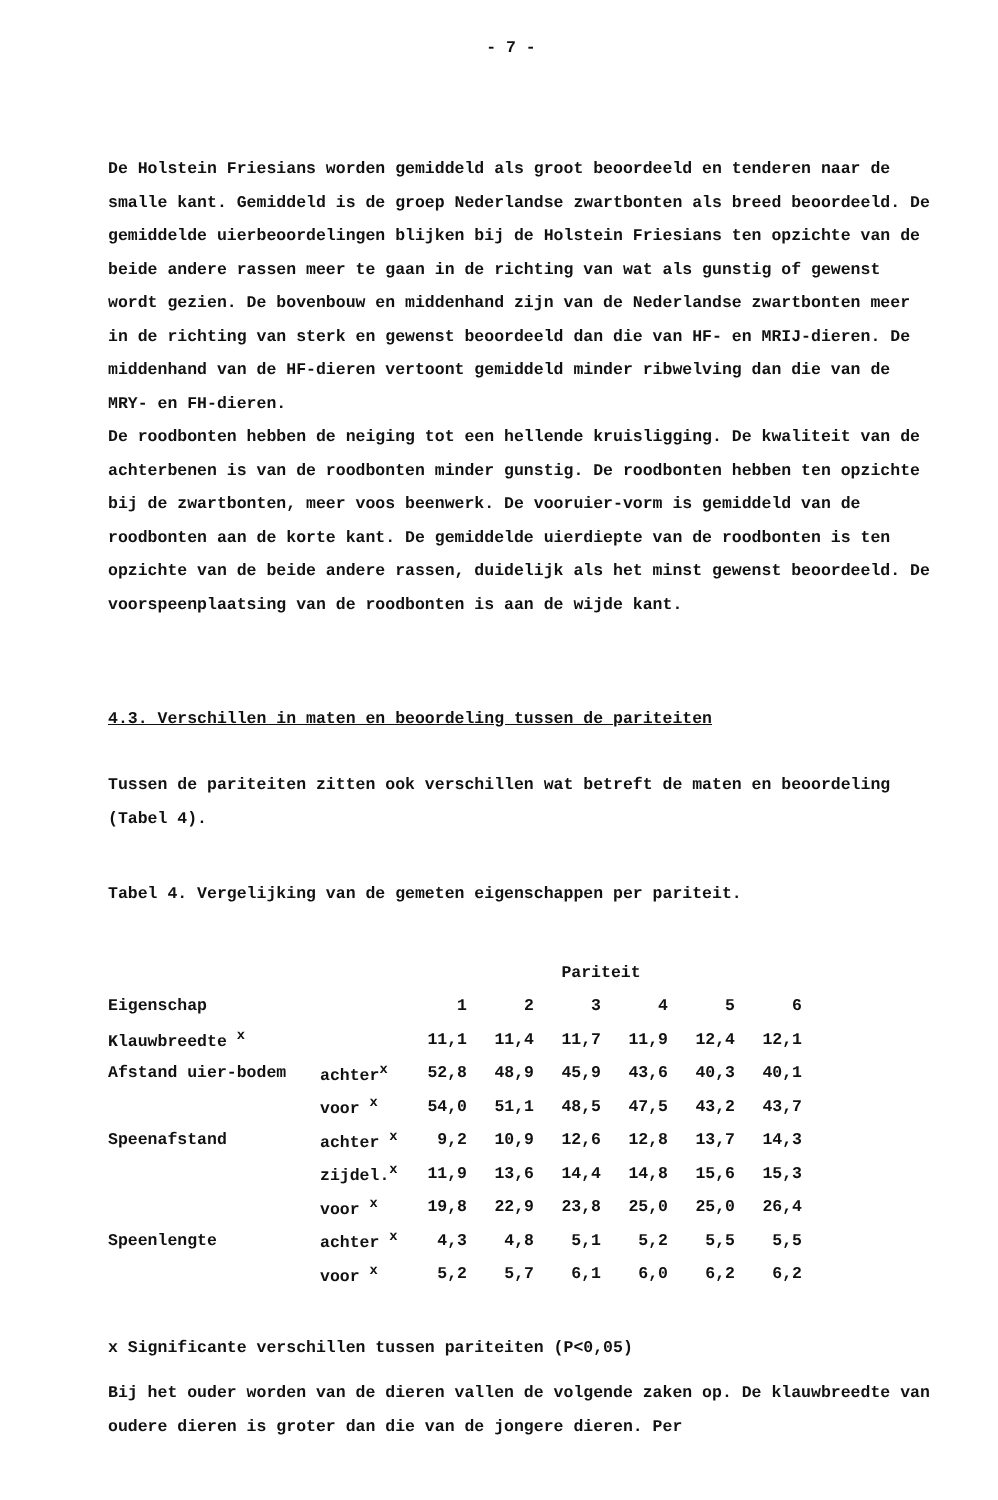- 7 -
De Holstein Friesians worden gemiddeld als groot beoordeeld en tenderen naar de smalle kant. Gemiddeld is de groep Nederlandse zwartbonten als breed beoordeeld. De gemiddelde uierbeoordelingen blijken bij de Holstein Friesians ten opzichte van de beide andere rassen meer te gaan in de richting van wat als gunstig of gewenst wordt gezien. De bovenbouw en middenhand zijn van de Nederlandse zwartbonten meer in de richting van sterk en gewenst beoordeeld dan die van HF- en MRIJ-dieren. De middenhand van de HF-dieren vertoont gemiddeld minder ribwelving dan die van de MRY- en FH-dieren.
De roodbonten hebben de neiging tot een hellende kruisligging. De kwaliteit van de achterbenen is van de roodbonten minder gunstig. De roodbonten hebben ten opzichte bij de zwartbonten, meer voos beenwerk. De vooruier-vorm is gemiddeld van de roodbonten aan de korte kant. De gemiddelde uierdiepte van de roodbonten is ten opzichte van de beide andere rassen, duidelijk als het minst gewenst beoordeeld. De voorspeenplaatsing van de roodbonten is aan de wijde kant.
4.3. Verschillen in maten en beoordeling tussen de pariteiten
Tussen de pariteiten zitten ook verschillen wat betreft de maten en beoordeling (Tabel 4).
Tabel 4. Vergelijking van de gemeten eigenschappen per pariteit.
| | | Pariteit | | | | | |
| --- | --- | --- | --- | --- | --- | --- | --- |
| Eigenschap | | 1 | 2 | 3 | 4 | 5 | 6 |
| Klauwbreedte <sup>x</sup> | | 11,1 | 11,4 | 11,7 | 11,9 | 12,4 | 12,1 |
| Afstand uier-bodem | achter<sup>x</sup> | 52,8 | 48,9 | 45,9 | 43,6 | 40,3 | 40,1 |
| | voor <sup>x</sup> | 54,0 | 51,1 | 48,5 | 47,5 | 43,2 | 43,7 |
| Speenafstand | achter <sup>x</sup> | 9,2 | 10,9 | 12,6 | 12,8 | 13,7 | 14,3 |
| | zijdel.<sup>x</sup> | 11,9 | 13,6 | 14,4 | 14,8 | 15,6 | 15,3 |
| | voor <sup>x</sup> | 19,8 | 22,9 | 23,8 | 25,0 | 25,0 | 26,4 |
| Speenlengte | achter <sup>x</sup> | 4,3 | 4,8 | 5,1 | 5,2 | 5,5 | 5,5 |
| | voor <sup>x</sup> | 5,2 | 5,7 | 6,1 | 6,0 | 6,2 | 6,2 |
x Significante verschillen tussen pariteiten (P<0,05)
Bij het ouder worden van de dieren vallen de volgende zaken op. De klauwbreedte van oudere dieren is groter dan die van de jongere dieren. Per